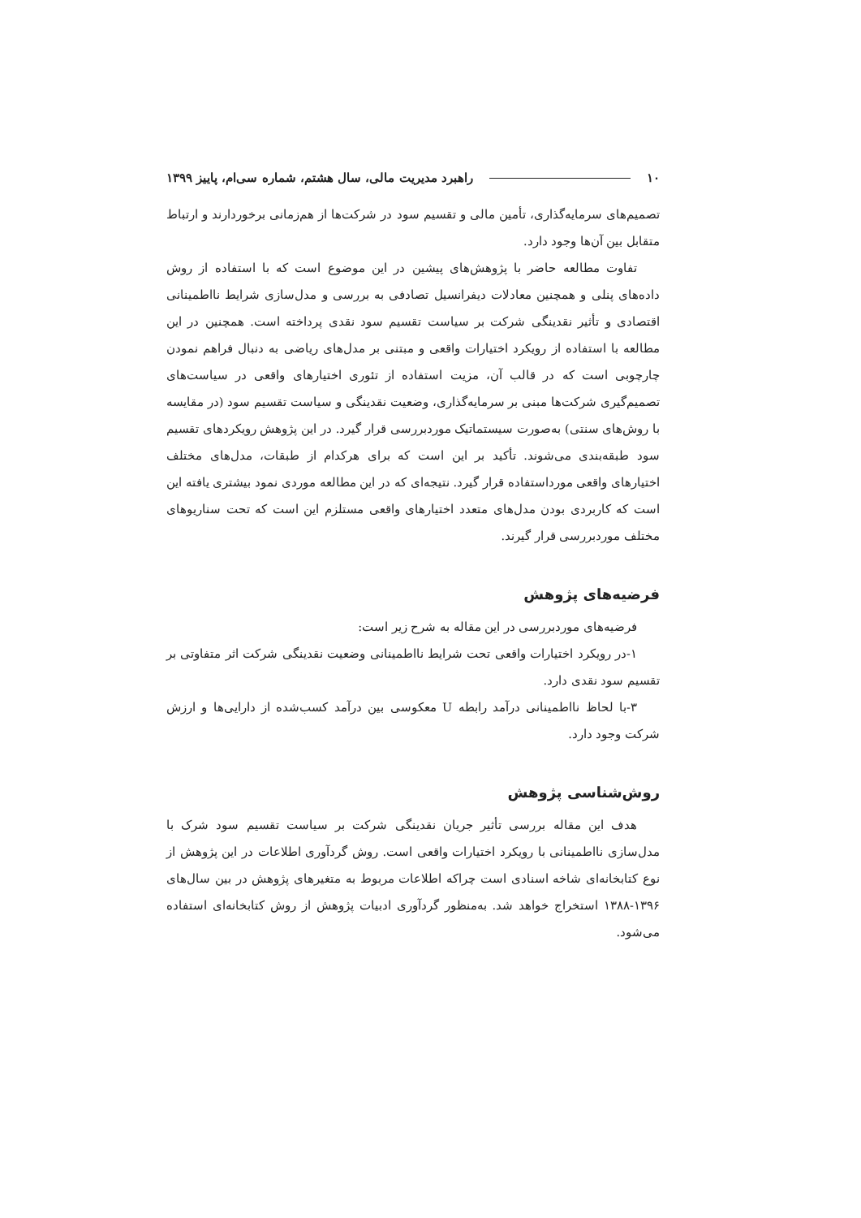۱۰ راهبرد مدیریت مالی، سال هشتم، شماره سی‌ام، پاییز ۱۳۹۹
تصمیم‌های سرمایه‌گذاری، تأمین مالی و تقسیم سود در شرکت‌ها از هم‌زمانی برخوردارند و ارتباط متقابل بین آن‌ها وجود دارد.
تفاوت مطالعه حاضر با پژوهش‌های پیشین در این موضوع است که با استفاده از روش داده‌های پنلی و همچنین معادلات دیفرانسیل تصادفی به بررسی و مدل‌سازی شرایط نااطمینانی اقتصادی و تأثیر نقدینگی شرکت بر سیاست تقسیم سود نقدی پرداخته است. همچنین در این مطالعه با استفاده از رویکرد اختیارات واقعی و مبتنی بر مدل‌های ریاضی به دنبال فراهم نمودن چارچوبی است که در قالب آن، مزیت استفاده از تئوری اختیارهای واقعی در سیاست‌های تصمیم‌گیری شرکت‌ها مبنی بر سرمایه‌گذاری، وضعیت نقدینگی و سیاست تقسیم سود (در مقایسه با روش‌های سنتی) به‌صورت سیستماتیک موردبررسی قرار گیرد. در این پژوهش رویکردهای تقسیم سود طبقه‌بندی می‌شوند. تأکید بر این است که برای هرکدام از طبقات، مدل‌های مختلف اختیارهای واقعی مورداستفاده قرار گیرد. نتیجه‌ای که در این مطالعه موردی نمود بیشتری یافته این است که کاربردی بودن مدل‌های متعدد اختیارهای واقعی مستلزم این است که تحت سناریوهای مختلف موردبررسی قرار گیرند.
فرضیه‌های پژوهش
فرضیه‌های موردبررسی در این مقاله به شرح زیر است:
۱-در رویکرد اختیارات واقعی تحت شرایط نااطمینانی وضعیت نقدینگی شرکت اثر متفاوتی بر تقسیم سود نقدی دارد.
۳-با لحاظ نااطمینانی درآمد رابطه U معکوسی بین درآمد کسب‌شده از دارایی‌ها و ارزش شرکت وجود دارد.
روش‌شناسی پژوهش
هدف این مقاله بررسی تأثیر جریان نقدینگی شرکت بر سیاست تقسیم سود شرک با مدل‌سازی نااطمینانی با رویکرد اختیارات واقعی است. روش گردآوری اطلاعات در این پژوهش از نوع کتابخانه‌ای شاخه اسنادی است چراکه اطلاعات مربوط به متغیرهای پژوهش در بین سال‌های ۱۳۹۶-۱۳۸۸ استخراج خواهد شد. به‌منظور گردآوری ادبیات پژوهش از روش کتابخانه‌ای استفاده می‌شود.